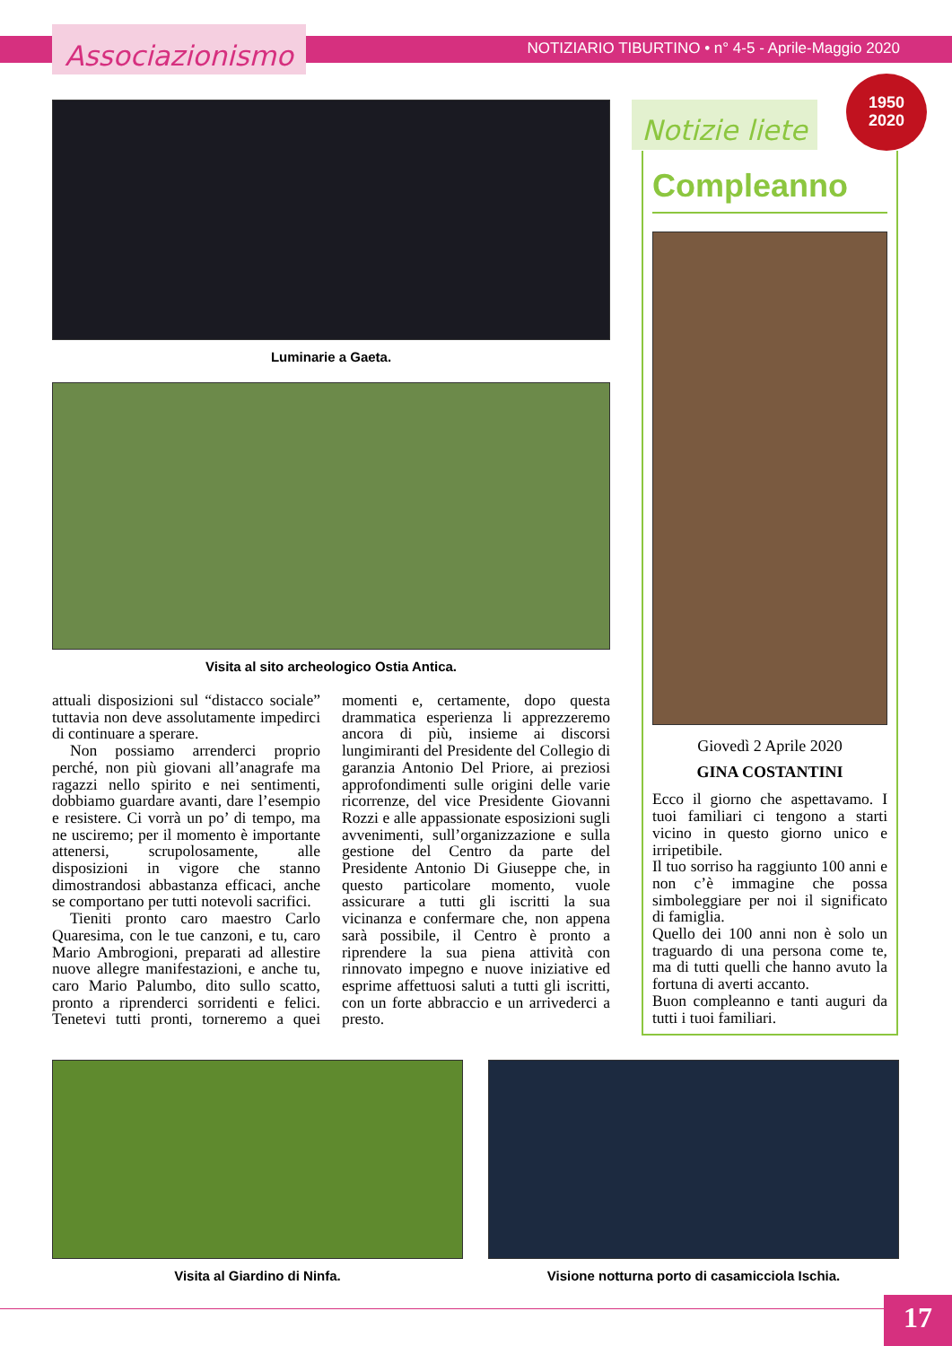Associazionismo
NOTIZIARIO TIBURTINO • n° 4-5 - Aprile-Maggio 2020
Luminarie a Gaeta.
Visita al sito archeologico Ostia Antica.
attuali disposizioni sul “distacco sociale” tuttavia non deve assolutamente impedirci di continuare a sperare.
Non possiamo arrenderci proprio perché, non più giovani all’anagrafe ma ragazzi nello spirito e nei sentimenti, dobbiamo guardare avanti, dare l’esempio e resistere. Ci vorrà un po’ di tempo, ma ne usciremo; per il momento è importante attenersi, scrupolosamente, alle disposizioni in vigore che stanno dimostrandosi abbastanza efficaci, anche se comportano per tutti notevoli sacrifici.
Tieniti pronto caro maestro Carlo Quaresima, con le tue canzoni, e tu, caro Mario Ambrogioni, preparati ad allestire nuove allegre manifestazioni, e anche tu, caro Mario Palumbo, dito sullo scatto, pronto a riprenderci sorridenti e felici. Tenetevi tutti pronti, torneremo a quei momenti e, certamente, dopo questa drammatica esperienza li apprezzeremo ancora di più, insieme ai discorsi lungimiranti del Presidente del Collegio di garanzia Antonio Del Priore, ai preziosi approfondimenti sulle origini delle varie ricorrenze, del vice Presidente Giovanni Rozzi e alle appassionate esposizioni sugli avvenimenti, sull’organizzazione e sulla gestione del Centro da parte del Presidente Antonio Di Giuseppe che, in questo particolare momento, vuole assicurare a tutti gli iscritti la sua vicinanza e confermare che, non appena sarà possibile, il Centro è pronto a riprendere la sua piena attività con rinnovato impegno e nuove iniziative ed esprime affettuosi saluti a tutti gli iscritti, con un forte abbraccio e un arrivederci a presto.
Notizie liete
1950
2020
Compleanno
Giovedì 2 Aprile 2020
GINA COSTANTINI
Ecco il giorno che aspettavamo. I tuoi familiari ci tengono a starti vicino in questo giorno unico e irripetibile.
Il tuo sorriso ha raggiunto 100 anni e non c’è immagine che possa simboleggiare per noi il significato di famiglia.
Quello dei 100 anni non è solo un traguardo di una persona come te, ma di tutti quelli che hanno avuto la fortuna di averti accanto.
Buon compleanno e tanti auguri da tutti i tuoi familiari.
Visita al Giardino di Ninfa. Visione notturna porto di casamicciola Ischia.
17